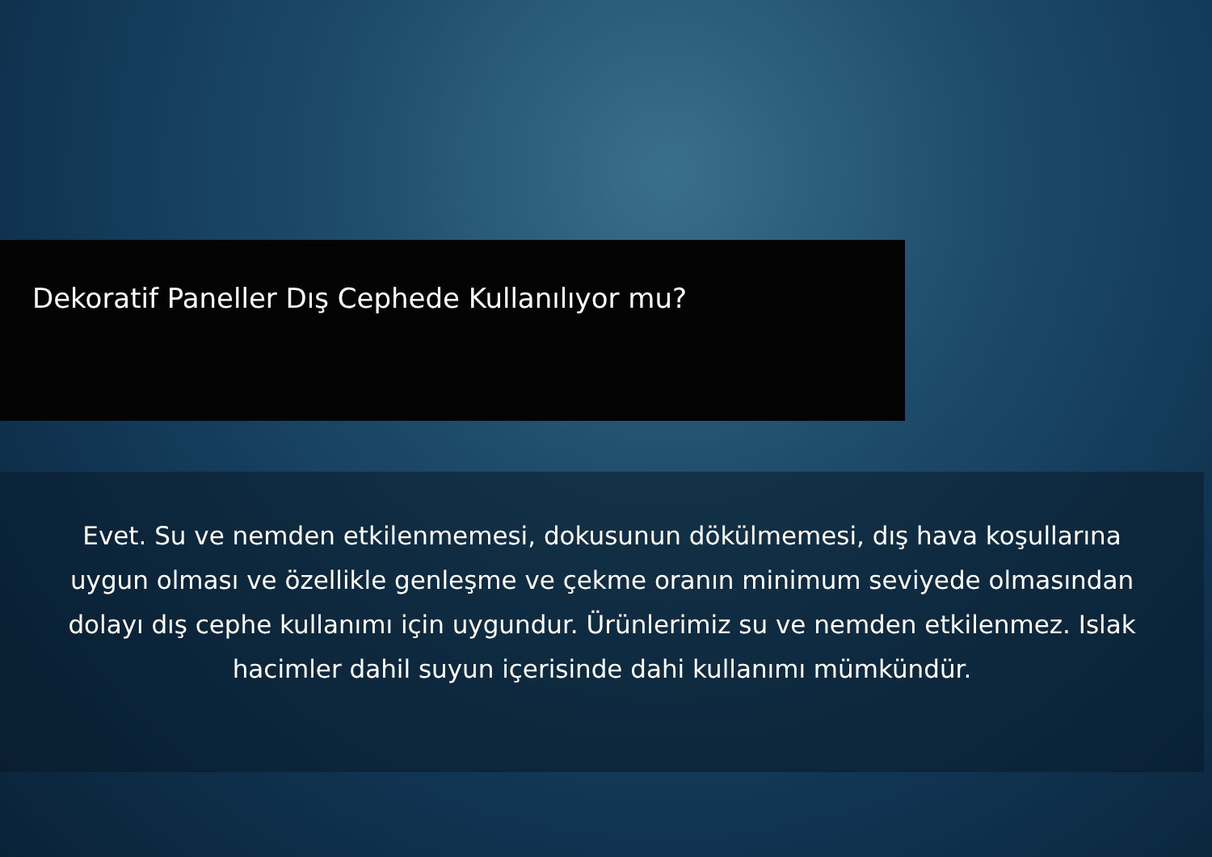Dekoratif Paneller Dış Cephede Kullanılıyor mu?
Evet. Su ve nemden etkilenmemesi, dokusunun dökülmemesi, dış hava koşullarına uygun olması ve özellikle genleşme ve çekme oranın minimum seviyede olmasından dolayı dış cephe kullanımı için uygundur. Ürünlerimiz su ve nemden etkilenmez. Islak hacimler dahil suyun içerisinde dahi kullanımı mümkündür.